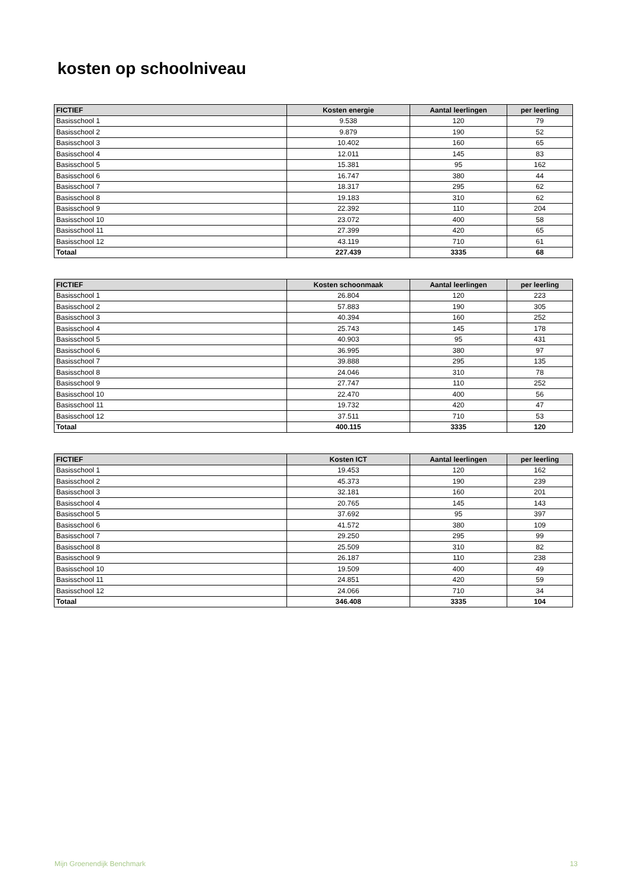kosten op schoolniveau
| FICTIEF | Kosten energie | Aantal leerlingen | per leerling |
| --- | --- | --- | --- |
| Basisschool 1 | 9.538 | 120 | 79 |
| Basisschool 2 | 9.879 | 190 | 52 |
| Basisschool 3 | 10.402 | 160 | 65 |
| Basisschool 4 | 12.011 | 145 | 83 |
| Basisschool 5 | 15.381 | 95 | 162 |
| Basisschool 6 | 16.747 | 380 | 44 |
| Basisschool 7 | 18.317 | 295 | 62 |
| Basisschool 8 | 19.183 | 310 | 62 |
| Basisschool 9 | 22.392 | 110 | 204 |
| Basisschool 10 | 23.072 | 400 | 58 |
| Basisschool 11 | 27.399 | 420 | 65 |
| Basisschool 12 | 43.119 | 710 | 61 |
| Totaal | 227.439 | 3335 | 68 |
| FICTIEF | Kosten schoonmaak | Aantal leerlingen | per leerling |
| --- | --- | --- | --- |
| Basisschool 1 | 26.804 | 120 | 223 |
| Basisschool 2 | 57.883 | 190 | 305 |
| Basisschool 3 | 40.394 | 160 | 252 |
| Basisschool 4 | 25.743 | 145 | 178 |
| Basisschool 5 | 40.903 | 95 | 431 |
| Basisschool 6 | 36.995 | 380 | 97 |
| Basisschool 7 | 39.888 | 295 | 135 |
| Basisschool 8 | 24.046 | 310 | 78 |
| Basisschool 9 | 27.747 | 110 | 252 |
| Basisschool 10 | 22.470 | 400 | 56 |
| Basisschool 11 | 19.732 | 420 | 47 |
| Basisschool 12 | 37.511 | 710 | 53 |
| Totaal | 400.115 | 3335 | 120 |
| FICTIEF | Kosten ICT | Aantal leerlingen | per leerling |
| --- | --- | --- | --- |
| Basisschool 1 | 19.453 | 120 | 162 |
| Basisschool 2 | 45.373 | 190 | 239 |
| Basisschool 3 | 32.181 | 160 | 201 |
| Basisschool 4 | 20.765 | 145 | 143 |
| Basisschool 5 | 37.692 | 95 | 397 |
| Basisschool 6 | 41.572 | 380 | 109 |
| Basisschool 7 | 29.250 | 295 | 99 |
| Basisschool 8 | 25.509 | 310 | 82 |
| Basisschool 9 | 26.187 | 110 | 238 |
| Basisschool 10 | 19.509 | 400 | 49 |
| Basisschool 11 | 24.851 | 420 | 59 |
| Basisschool 12 | 24.066 | 710 | 34 |
| Totaal | 346.408 | 3335 | 104 |
Mijn Groenendijk Benchmark 13